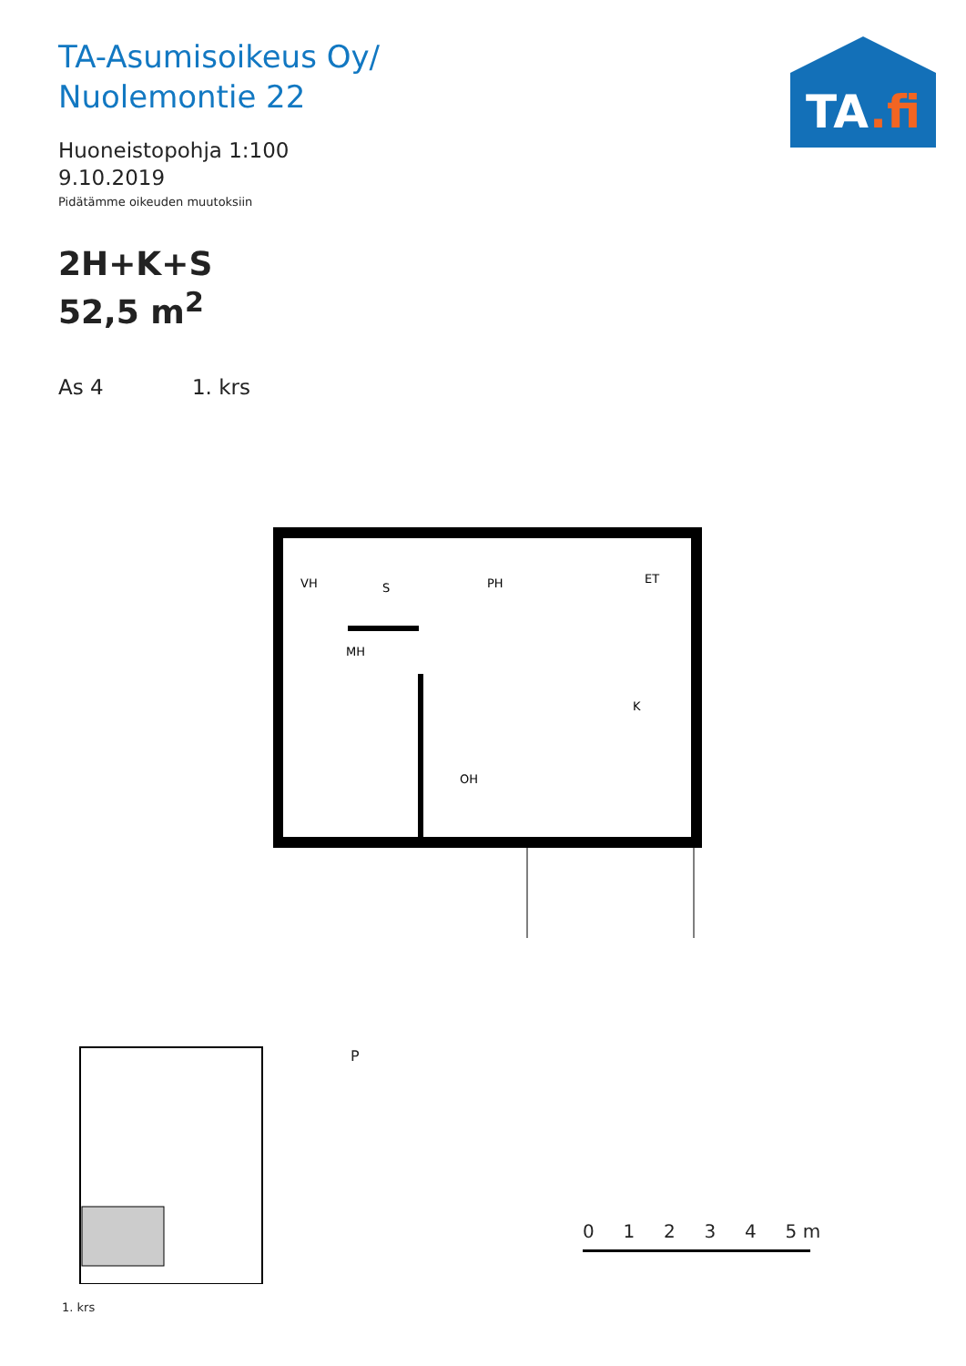TA-Asumisoikeus Oy/
Nuolemontie 22
Huoneistopohja 1:100
9.10.2019
Pidätämme oikeuden muutoksiin
2H+K+S
52,5 m<sup>2</sup>
As 4 1. krs
TA.fi
VH
PH
ET
MH
K
OH
S
P
0 1 2 3 4 5 m
1. krs